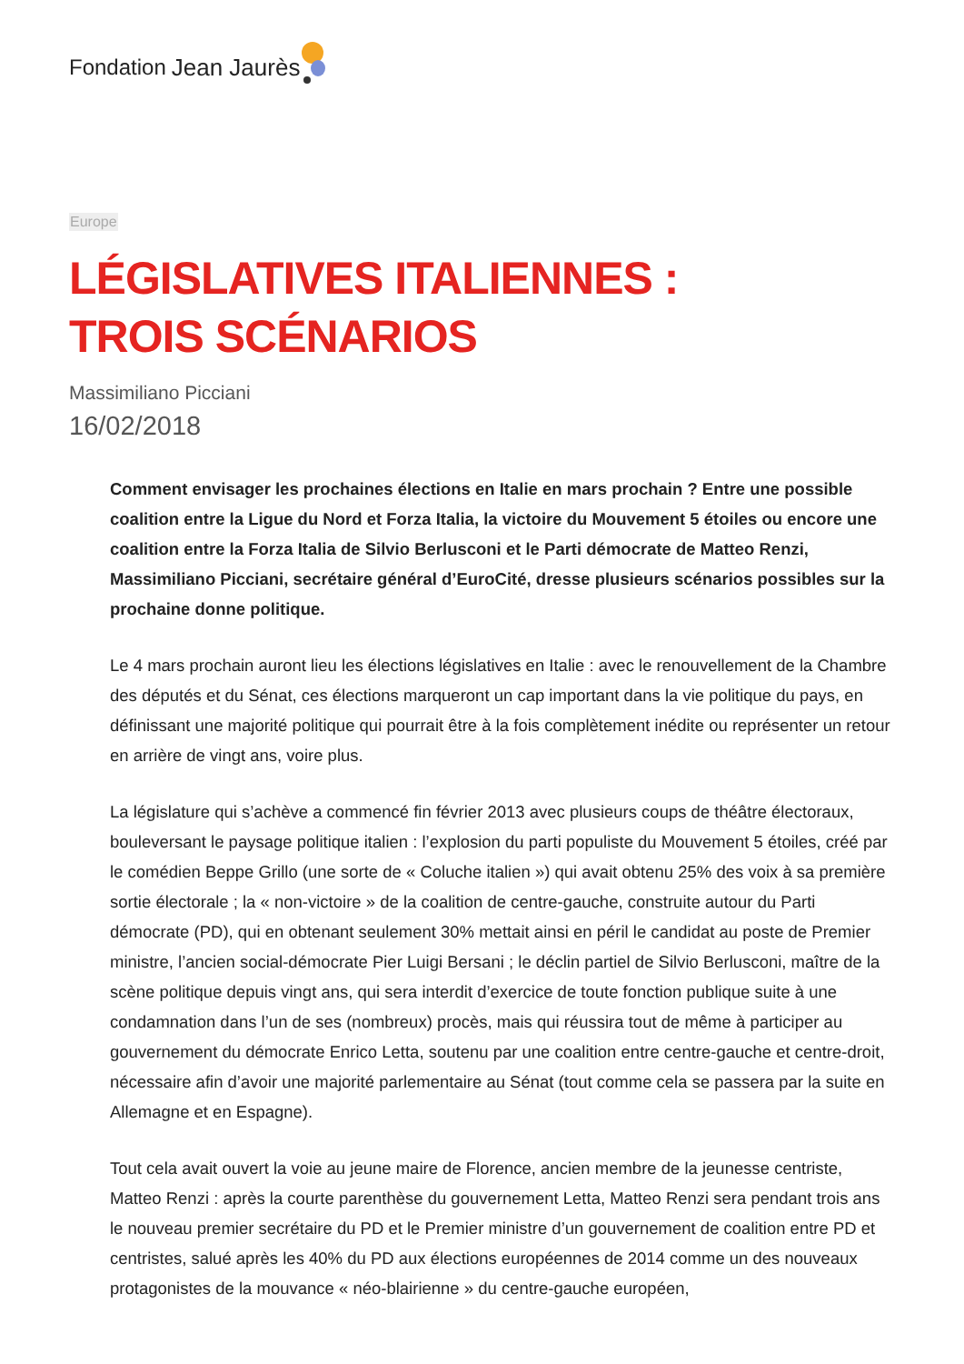Fondation Jean Jaurès
Europe
LÉGISLATIVES ITALIENNES : TROIS SCÉNARIOS
Massimiliano Picciani
16/02/2018
Comment envisager les prochaines élections en Italie en mars prochain ? Entre une possible coalition entre la Ligue du Nord et Forza Italia, la victoire du Mouvement 5 étoiles ou encore une coalition entre la Forza Italia de Silvio Berlusconi et le Parti démocrate de Matteo Renzi, Massimiliano Picciani, secrétaire général d’EuroCité, dresse plusieurs scénarios possibles sur la prochaine donne politique.
Le 4 mars prochain auront lieu les élections législatives en Italie : avec le renouvellement de la Chambre des députés et du Sénat, ces élections marqueront un cap important dans la vie politique du pays, en définissant une majorité politique qui pourrait être à la fois complètement inédite ou représenter un retour en arrière de vingt ans, voire plus.
La législature qui s’achève a commencé fin février 2013 avec plusieurs coups de théâtre électoraux, bouleversant le paysage politique italien : l’explosion du parti populiste du Mouvement 5 étoiles, créé par le comédien Beppe Grillo (une sorte de « Coluche italien ») qui avait obtenu 25% des voix à sa première sortie électorale ; la « non-victoire » de la coalition de centre-gauche, construite autour du Parti démocrate (PD), qui en obtenant seulement 30% mettait ainsi en péril le candidat au poste de Premier ministre, l’ancien social-démocrate Pier Luigi Bersani ; le déclin partiel de Silvio Berlusconi, maître de la scène politique depuis vingt ans, qui sera interdit d’exercice de toute fonction publique suite à une condamnation dans l’un de ses (nombreux) procès, mais qui réussira tout de même à participer au gouvernement du démocrate Enrico Letta, soutenu par une coalition entre centre-gauche et centre-droit, nécessaire afin d’avoir une majorité parlementaire au Sénat (tout comme cela se passera par la suite en Allemagne et en Espagne).
Tout cela avait ouvert la voie au jeune maire de Florence, ancien membre de la jeunesse centriste, Matteo Renzi : après la courte parenthèse du gouvernement Letta, Matteo Renzi sera pendant trois ans le nouveau premier secrétaire du PD et le Premier ministre d’un gouvernement de coalition entre PD et centristes, salué après les 40% du PD aux élections européennes de 2014 comme un des nouveaux protagonistes de la mouvance « néo-blairienne » du centre-gauche européen,